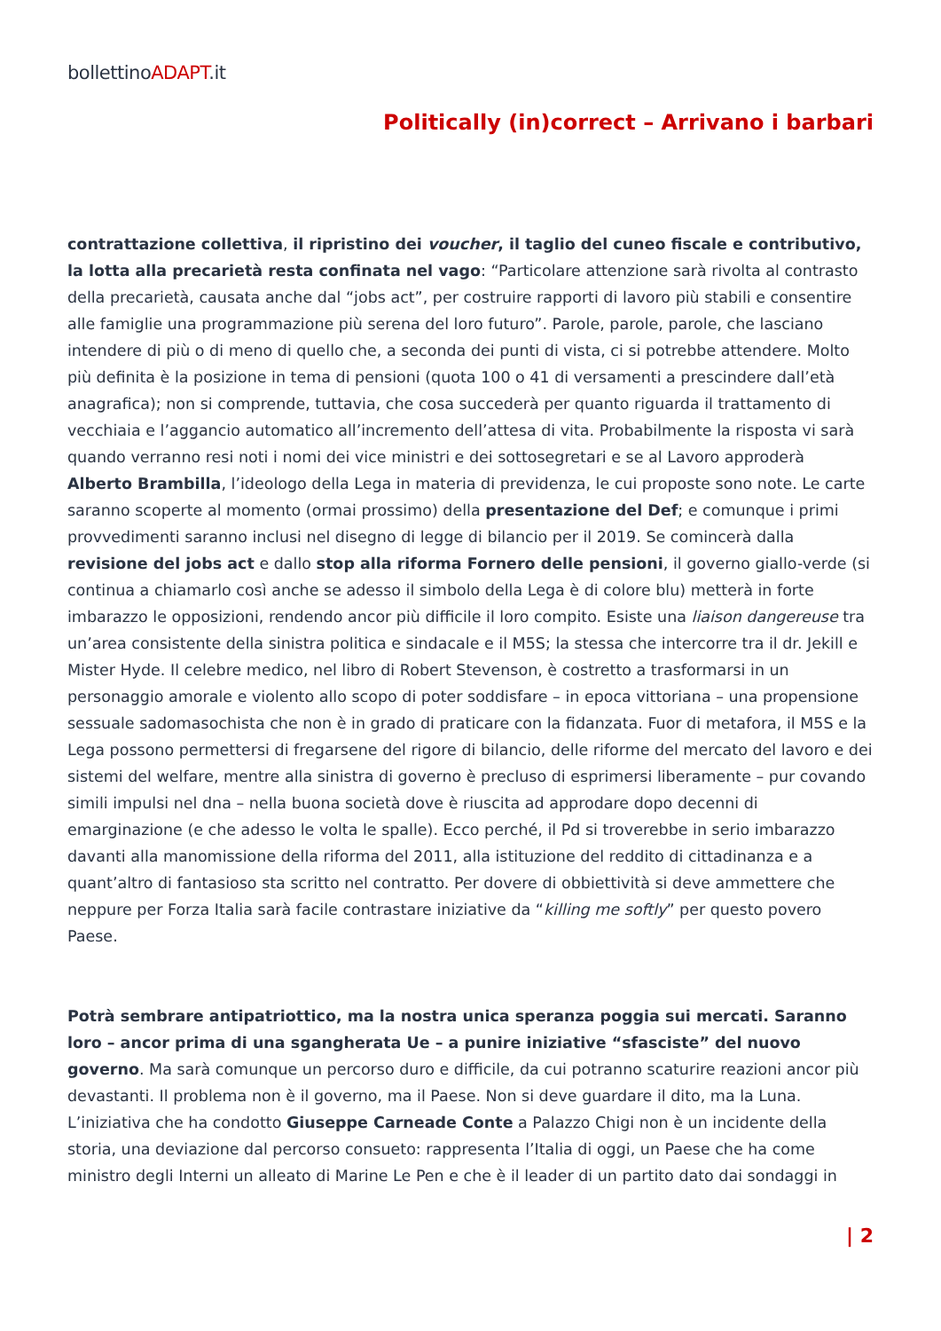bollettinoADAPT.it
Politically (in)correct – Arrivano i barbari
contrattazione collettiva, il ripristino dei voucher, il taglio del cuneo fiscale e contributivo, la lotta alla precarietà resta confinata nel vago: “Particolare attenzione sarà rivolta al contrasto della precarietà, causata anche dal “jobs act”, per costruire rapporti di lavoro più stabili e consentire alle famiglie una programmazione più serena del loro futuro”. Parole, parole, parole, che lasciano intendere di più o di meno di quello che, a seconda dei punti di vista, ci si potrebbe attendere. Molto più definita è la posizione in tema di pensioni (quota 100 o 41 di versamenti a prescindere dall’età anagrafica); non si comprende, tuttavia, che cosa succederà per quanto riguarda il trattamento di vecchiaia e l’aggancio automatico all’incremento dell’attesa di vita. Probabilmente la risposta vi sarà quando verranno resi noti i nomi dei vice ministri e dei sottosegretari e se al Lavoro approderà Alberto Brambilla, l’ideologo della Lega in materia di previdenza, le cui proposte sono note. Le carte saranno scoperte al momento (ormai prossimo) della presentazione del Def; e comunque i primi provvedimenti saranno inclusi nel disegno di legge di bilancio per il 2019. Se comincerà dalla revisione del jobs act e dallo stop alla riforma Fornero delle pensioni, il governo giallo-verde (si continua a chiamarlo così anche se adesso il simbolo della Lega è di colore blu) metterà in forte imbarazzo le opposizioni, rendendo ancor più difficile il loro compito. Esiste una liaison dangereuse tra un’area consistente della sinistra politica e sindacale e il M5S; la stessa che intercorre tra il dr. Jekill e Mister Hyde. Il celebre medico, nel libro di Robert Stevenson, è costretto a trasformarsi in un personaggio amorale e violento allo scopo di poter soddisfare – in epoca vittoriana – una propensione sessuale sadomasochista che non è in grado di praticare con la fidanzata. Fuor di metafora, il M5S e la Lega possono permettersi di fregarsene del rigore di bilancio, delle riforme del mercato del lavoro e dei sistemi del welfare, mentre alla sinistra di governo è precluso di esprimersi liberamente – pur covando simili impulsi nel dna – nella buona società dove è riuscita ad approdare dopo decenni di emarginazione (e che adesso le volta le spalle). Ecco perché, il Pd si troverebbe in serio imbarazzo davanti alla manomissione della riforma del 2011, alla istituzione del reddito di cittadinanza e a quant’altro di fantasioso sta scritto nel contratto. Per dovere di obbiettività si deve ammettere che neppure per Forza Italia sarà facile contrastare iniziative da “killing me softly” per questo povero Paese.
Potrà sembrare antipatriottico, ma la nostra unica speranza poggia sui mercati. Saranno loro – ancor prima di una sgangherata Ue – a punire iniziative “sfasciste” del nuovo governo. Ma sarà comunque un percorso duro e difficile, da cui potranno scaturire reazioni ancor più devastanti. Il problema non è il governo, ma il Paese. Non si deve guardare il dito, ma la Luna. L’iniziativa che ha condotto Giuseppe Carneade Conte a Palazzo Chigi non è un incidente della storia, una deviazione dal percorso consueto: rappresenta l’Italia di oggi, un Paese che ha come ministro degli Interni un alleato di Marine Le Pen e che è il leader di un partito dato dai sondaggi in
| 2